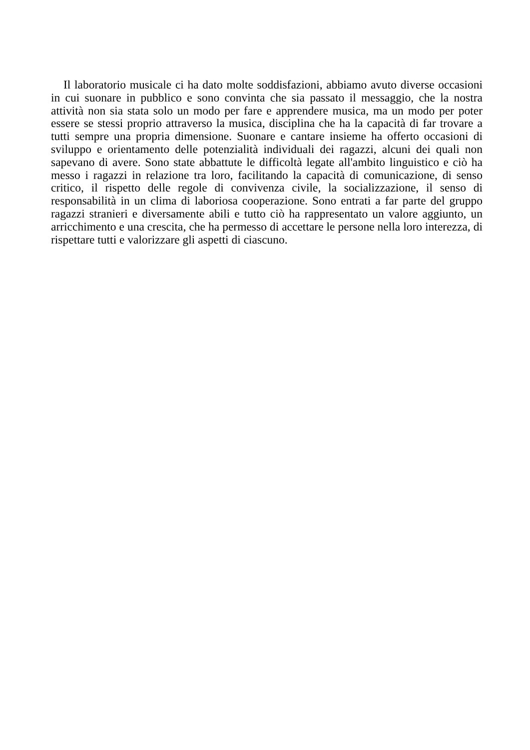Il laboratorio musicale ci ha dato molte soddisfazioni, abbiamo avuto diverse occasioni in cui suonare in pubblico e sono convinta che sia passato il messaggio, che la nostra attività non sia stata solo un modo per fare e apprendere musica, ma un modo per poter essere se stessi proprio attraverso la musica, disciplina che ha la capacità di far trovare a tutti sempre una propria dimensione. Suonare e cantare insieme ha offerto occasioni di sviluppo e orientamento delle potenzialità individuali dei ragazzi, alcuni dei quali non sapevano di avere. Sono state abbattute le difficoltà legate all'ambito linguistico e ciò ha messo i ragazzi in relazione tra loro, facilitando la capacità di comunicazione, di senso critico, il rispetto delle regole di convivenza civile, la socializzazione, il senso di responsabilità in un clima di laboriosa cooperazione. Sono entrati a far parte del gruppo ragazzi stranieri e diversamente abili e tutto ciò ha rappresentato un valore aggiunto, un arricchimento e una crescita, che ha permesso di accettare le persone nella loro interezza, di rispettare tutti e valorizzare gli aspetti di ciascuno.